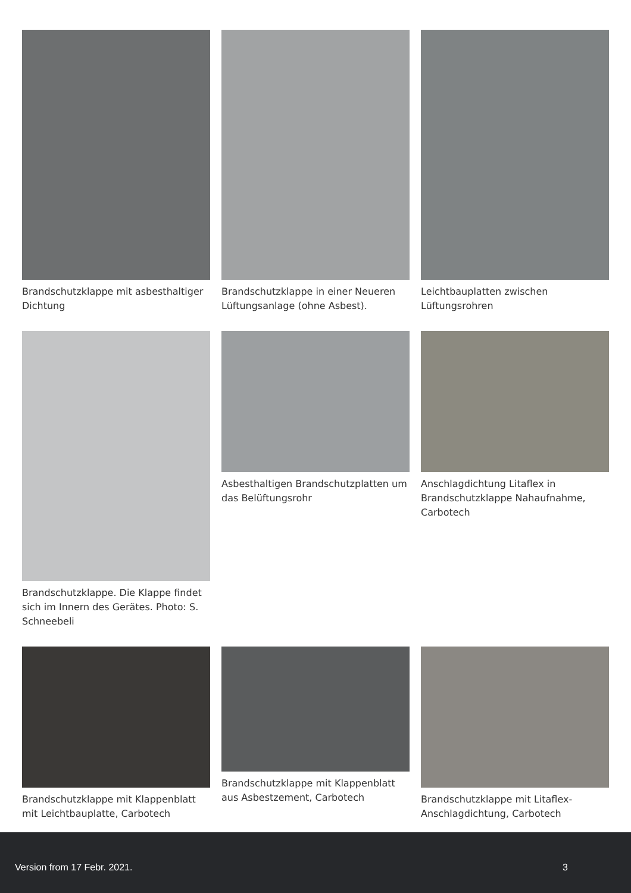Brandschutzklappe mit asbesthaltiger Dichtung
Brandschutzklappe in einer Neueren Lüftungsanlage (ohne Asbest).
Leichtbauplatten zwischen Lüftungsrohren
Brandschutzklappe. Die Klappe findet sich im Innern des Gerätes. Photo: S. Schneebeli
Asbesthaltigen Brandschutzplatten um das Belüftungsrohr
Anschlagdichtung Litaflex in Brandschutzklappe Nahaufnahme, Carbotech
Brandschutzklappe mit Klappenblatt mit Leichtbauplatte, Carbotech
Brandschutzklappe mit Klappenblatt aus Asbestzement, Carbotech
Brandschutzklappe mit Litaflex-Anschlagdichtung, Carbotech
Version from 17 Febr. 2021. 3